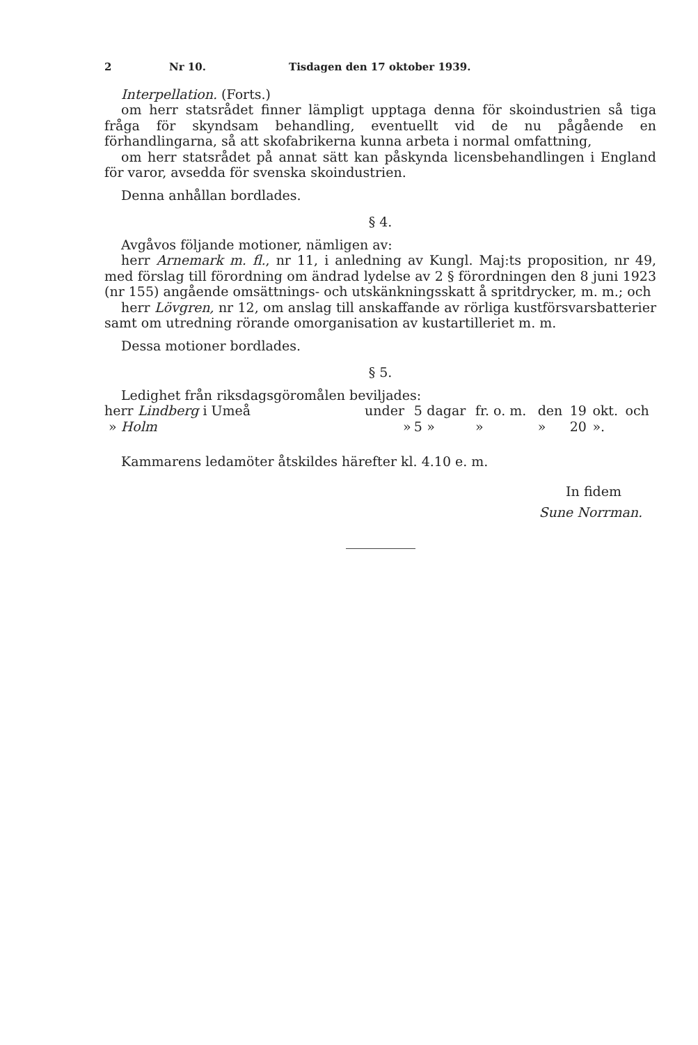2 Nr 10. Tisdagen den 17 oktober 1939.
Interpellation. (Forts.)
om herr statsrådet finner lämpligt upptaga denna för skoindustrien så tiga fråga för skyndsam behandling, eventuellt vid de nu pågående en förhandlingarna, så att skofabrikerna kunna arbeta i normal omfattning,
om herr statsrådet på annat sätt kan påskynda licensbehandlingen i England för varor, avsedda för svenska skoindustrien.
Denna anhållan bordlades.
§ 4.
Avgåvos följande motioner, nämligen av:
herr Arnemark m. fl., nr 11, i anledning av Kungl. Maj:ts proposition, nr 49, med förslag till förordning om ändrad lydelse av 2 § förordningen den 8 juni 1923 (nr 155) angående omsättnings- och utskänkningsskatt å spritdrycker, m. m.; och
herr Lövgren, nr 12, om anslag till anskaffande av rörliga kustförsvarsbatterier samt om utredning rörande omorganisation av kustartilleriet m. m.
Dessa motioner bordlades.
§ 5.
Ledighet från riksdagsgöromålen beviljades:
| herr Lindberg i Umeå | under | 5 | dagar | fr. o. m. | den | 19 | okt. | och |
| » Holm | » | 5 | » | » | » | 20 | ». | |
Kammarens ledamöter åtskildes härefter kl. 4.10 e. m.
In fidem
Sune Norrman.